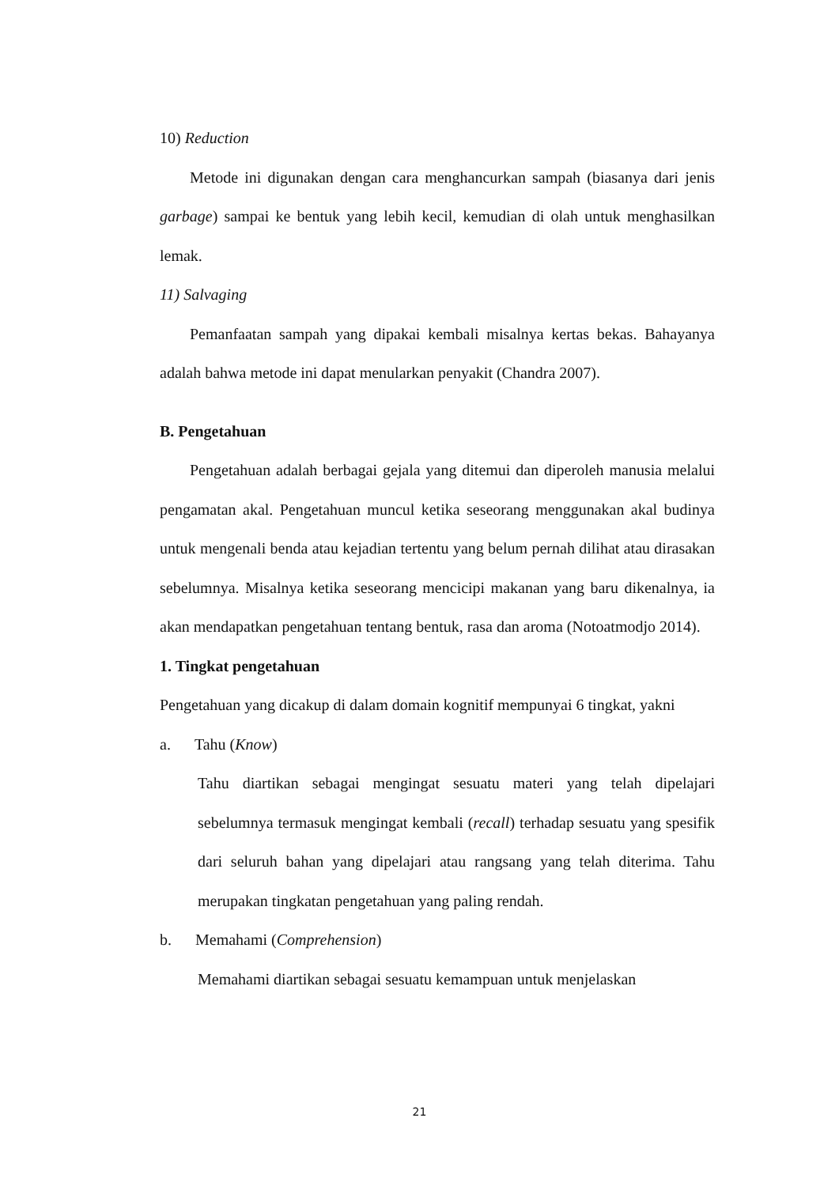10) Reduction
Metode ini digunakan dengan cara menghancurkan sampah (biasanya dari jenis garbage) sampai ke bentuk yang lebih kecil, kemudian di olah untuk menghasilkan lemak.
11) Salvaging
Pemanfaatan sampah yang dipakai kembali misalnya kertas bekas. Bahayanya adalah bahwa metode ini dapat menularkan penyakit (Chandra 2007).
B. Pengetahuan
Pengetahuan adalah berbagai gejala yang ditemui dan diperoleh manusia melalui pengamatan akal. Pengetahuan muncul ketika seseorang menggunakan akal budinya untuk mengenali benda atau kejadian tertentu yang belum pernah dilihat atau dirasakan sebelumnya. Misalnya ketika seseorang mencicipi makanan yang baru dikenalnya, ia akan mendapatkan pengetahuan tentang bentuk, rasa dan aroma (Notoatmodjo 2014).
1. Tingkat pengetahuan
Pengetahuan yang dicakup di dalam domain kognitif mempunyai 6 tingkat, yakni
a. Tahu (Know)
Tahu diartikan sebagai mengingat sesuatu materi yang telah dipelajari sebelumnya termasuk mengingat kembali (recall) terhadap sesuatu yang spesifik dari seluruh bahan yang dipelajari atau rangsang yang telah diterima. Tahu merupakan tingkatan pengetahuan yang paling rendah.
b. Memahami (Comprehension)
Memahami diartikan sebagai sesuatu kemampuan untuk menjelaskan
21